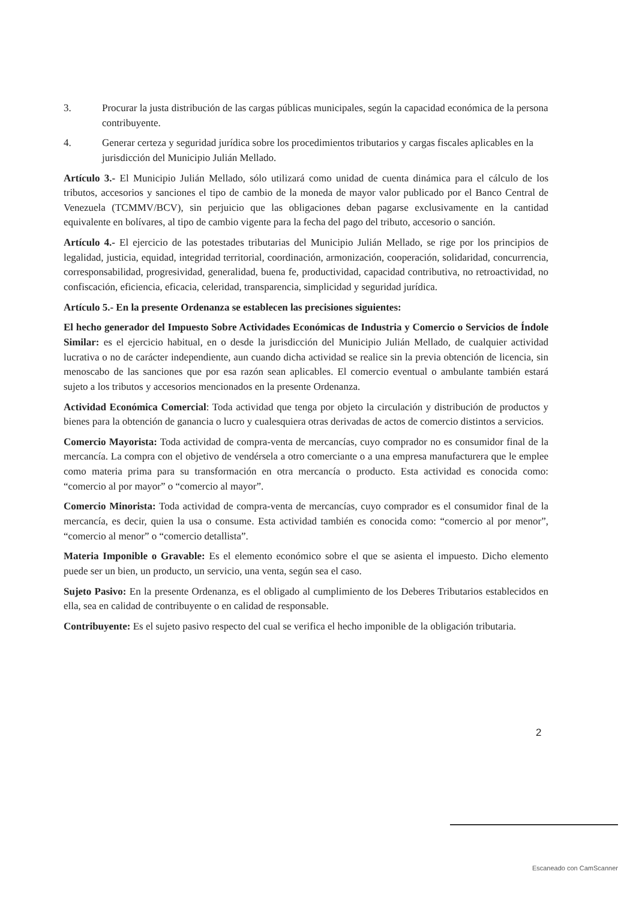3. Procurar la justa distribución de las cargas públicas municipales, según la capacidad económica de la persona contribuyente.
4. Generar certeza y seguridad jurídica sobre los procedimientos tributarios y cargas fiscales aplicables en la jurisdicción del Municipio Julián Mellado.
Artículo 3.- El Municipio Julián Mellado, sólo utilizará como unidad de cuenta dinámica para el cálculo de los tributos, accesorios y sanciones el tipo de cambio de la moneda de mayor valor publicado por el Banco Central de Venezuela (TCMMV/BCV), sin perjuicio que las obligaciones deban pagarse exclusivamente en la cantidad equivalente en bolívares, al tipo de cambio vigente para la fecha del pago del tributo, accesorio o sanción.
Artículo 4.- El ejercicio de las potestades tributarias del Municipio Julián Mellado, se rige por los principios de legalidad, justicia, equidad, integridad territorial, coordinación, armonización, cooperación, solidaridad, concurrencia, corresponsabilidad, progresividad, generalidad, buena fe, productividad, capacidad contributiva, no retroactividad, no confiscación, eficiencia, eficacia, celeridad, transparencia, simplicidad y seguridad jurídica.
Artículo 5.- En la presente Ordenanza se establecen las precisiones siguientes:
El hecho generador del Impuesto Sobre Actividades Económicas de Industria y Comercio o Servicios de Índole Similar: es el ejercicio habitual, en o desde la jurisdicción del Municipio Julián Mellado, de cualquier actividad lucrativa o no de carácter independiente, aun cuando dicha actividad se realice sin la previa obtención de licencia, sin menoscabo de las sanciones que por esa razón sean aplicables. El comercio eventual o ambulante también estará sujeto a los tributos y accesorios mencionados en la presente Ordenanza.
Actividad Económica Comercial: Toda actividad que tenga por objeto la circulación y distribución de productos y bienes para la obtención de ganancia o lucro y cualesquiera otras derivadas de actos de comercio distintos a servicios.
Comercio Mayorista: Toda actividad de compra-venta de mercancías, cuyo comprador no es consumidor final de la mercancía. La compra con el objetivo de vendérsela a otro comerciante o a una empresa manufacturera que le emplee como materia prima para su transformación en otra mercancía o producto. Esta actividad es conocida como: “comercio al por mayor” o “comercio al mayor”.
Comercio Minorista: Toda actividad de compra-venta de mercancías, cuyo comprador es el consumidor final de la mercancía, es decir, quien la usa o consume. Esta actividad también es conocida como: “comercio al por menor”, “comercio al menor” o “comercio detallista”.
Materia Imponible o Gravable: Es el elemento económico sobre el que se asienta el impuesto. Dicho elemento puede ser un bien, un producto, un servicio, una venta, según sea el caso.
Sujeto Pasivo: En la presente Ordenanza, es el obligado al cumplimiento de los Deberes Tributarios establecidos en ella, sea en calidad de contribuyente o en calidad de responsable.
Contribuyente: Es el sujeto pasivo respecto del cual se verifica el hecho imponible de la obligación tributaria.
2
Escaneado con CamScanner